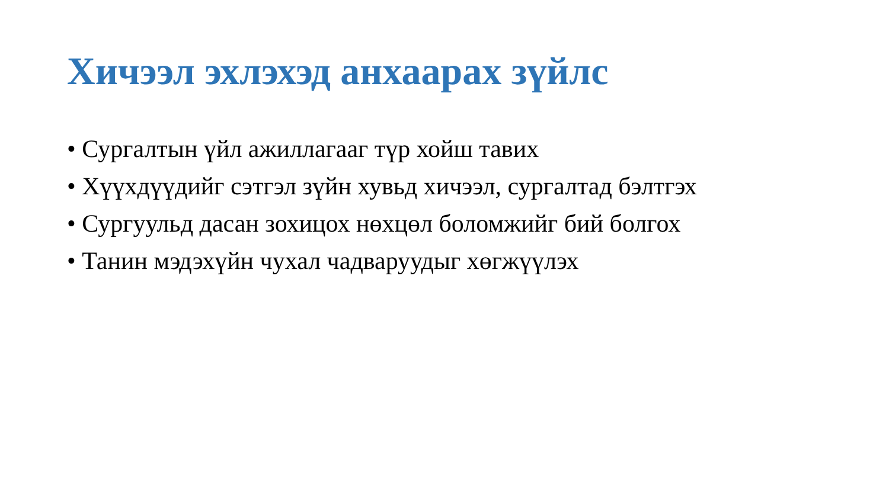Хичээл эхлэхэд анхаарах зүйлс
• Сургалтын үйл ажиллагааг түр хойш тавих
• Хүүхдүүдийг сэтгэл зүйн хувьд хичээл, сургалтад бэлтгэх
• Сургуульд дасан зохицох нөхцөл боломжийг бий болгох
• Танин мэдэхүйн чухал чадваруудыг хөгжүүлэх